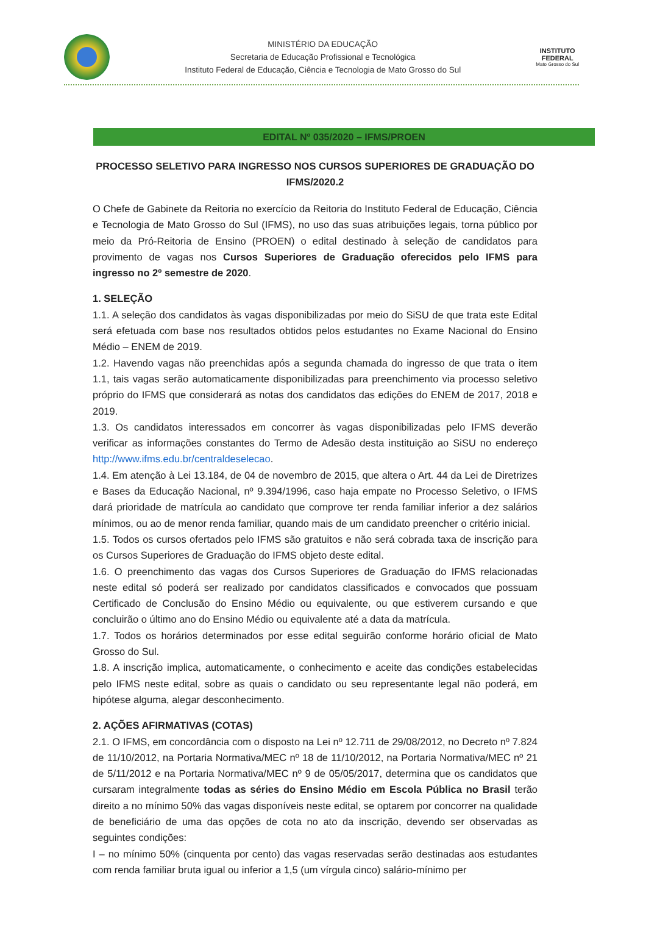MINISTÉRIO DA EDUCAÇÃO
Secretaria de Educação Profissional e Tecnológica
Instituto Federal de Educação, Ciência e Tecnologia de Mato Grosso do Sul
INSTITUTO
FEDERAL
Mato Grosso do Sul
EDITAL Nº 035/2020 – IFMS/PROEN
PROCESSO SELETIVO PARA INGRESSO NOS CURSOS SUPERIORES DE GRADUAÇÃO DO IFMS/2020.2
O Chefe de Gabinete da Reitoria no exercício da Reitoria do Instituto Federal de Educação, Ciência e Tecnologia de Mato Grosso do Sul (IFMS), no uso das suas atribuições legais, torna público por meio da Pró-Reitoria de Ensino (PROEN) o edital destinado à seleção de candidatos para provimento de vagas nos Cursos Superiores de Graduação oferecidos pelo IFMS para ingresso no 2º semestre de 2020.
1. SELEÇÃO
1.1. A seleção dos candidatos às vagas disponibilizadas por meio do SiSU de que trata este Edital será efetuada com base nos resultados obtidos pelos estudantes no Exame Nacional do Ensino Médio – ENEM de 2019.
1.2. Havendo vagas não preenchidas após a segunda chamada do ingresso de que trata o item 1.1, tais vagas serão automaticamente disponibilizadas para preenchimento via processo seletivo próprio do IFMS que considerará as notas dos candidatos das edições do ENEM de 2017, 2018 e 2019.
1.3. Os candidatos interessados em concorrer às vagas disponibilizadas pelo IFMS deverão verificar as informações constantes do Termo de Adesão desta instituição ao SiSU no endereço http://www.ifms.edu.br/centraldeselecao.
1.4. Em atenção à Lei 13.184, de 04 de novembro de 2015, que altera o Art. 44 da Lei de Diretrizes e Bases da Educação Nacional, nº 9.394/1996, caso haja empate no Processo Seletivo, o IFMS dará prioridade de matrícula ao candidato que comprove ter renda familiar inferior a dez salários mínimos, ou ao de menor renda familiar, quando mais de um candidato preencher o critério inicial.
1.5. Todos os cursos ofertados pelo IFMS são gratuitos e não será cobrada taxa de inscrição para os Cursos Superiores de Graduação do IFMS objeto deste edital.
1.6. O preenchimento das vagas dos Cursos Superiores de Graduação do IFMS relacionadas neste edital só poderá ser realizado por candidatos classificados e convocados que possuam Certificado de Conclusão do Ensino Médio ou equivalente, ou que estiverem cursando e que concluirão o último ano do Ensino Médio ou equivalente até a data da matrícula.
1.7. Todos os horários determinados por esse edital seguirão conforme horário oficial de Mato Grosso do Sul.
1.8. A inscrição implica, automaticamente, o conhecimento e aceite das condições estabelecidas pelo IFMS neste edital, sobre as quais o candidato ou seu representante legal não poderá, em hipótese alguma, alegar desconhecimento.
2. AÇÕES AFIRMATIVAS (COTAS)
2.1. O IFMS, em concordância com o disposto na Lei nº 12.711 de 29/08/2012, no Decreto nº 7.824 de 11/10/2012, na Portaria Normativa/MEC nº 18 de 11/10/2012, na Portaria Normativa/MEC nº 21 de 5/11/2012 e na Portaria Normativa/MEC nº 9 de 05/05/2017, determina que os candidatos que cursaram integralmente todas as séries do Ensino Médio em Escola Pública no Brasil terão direito a no mínimo 50% das vagas disponíveis neste edital, se optarem por concorrer na qualidade de beneficiário de uma das opções de cota no ato da inscrição, devendo ser observadas as seguintes condições:
I – no mínimo 50% (cinquenta por cento) das vagas reservadas serão destinadas aos estudantes com renda familiar bruta igual ou inferior a 1,5 (um vírgula cinco) salário-mínimo per